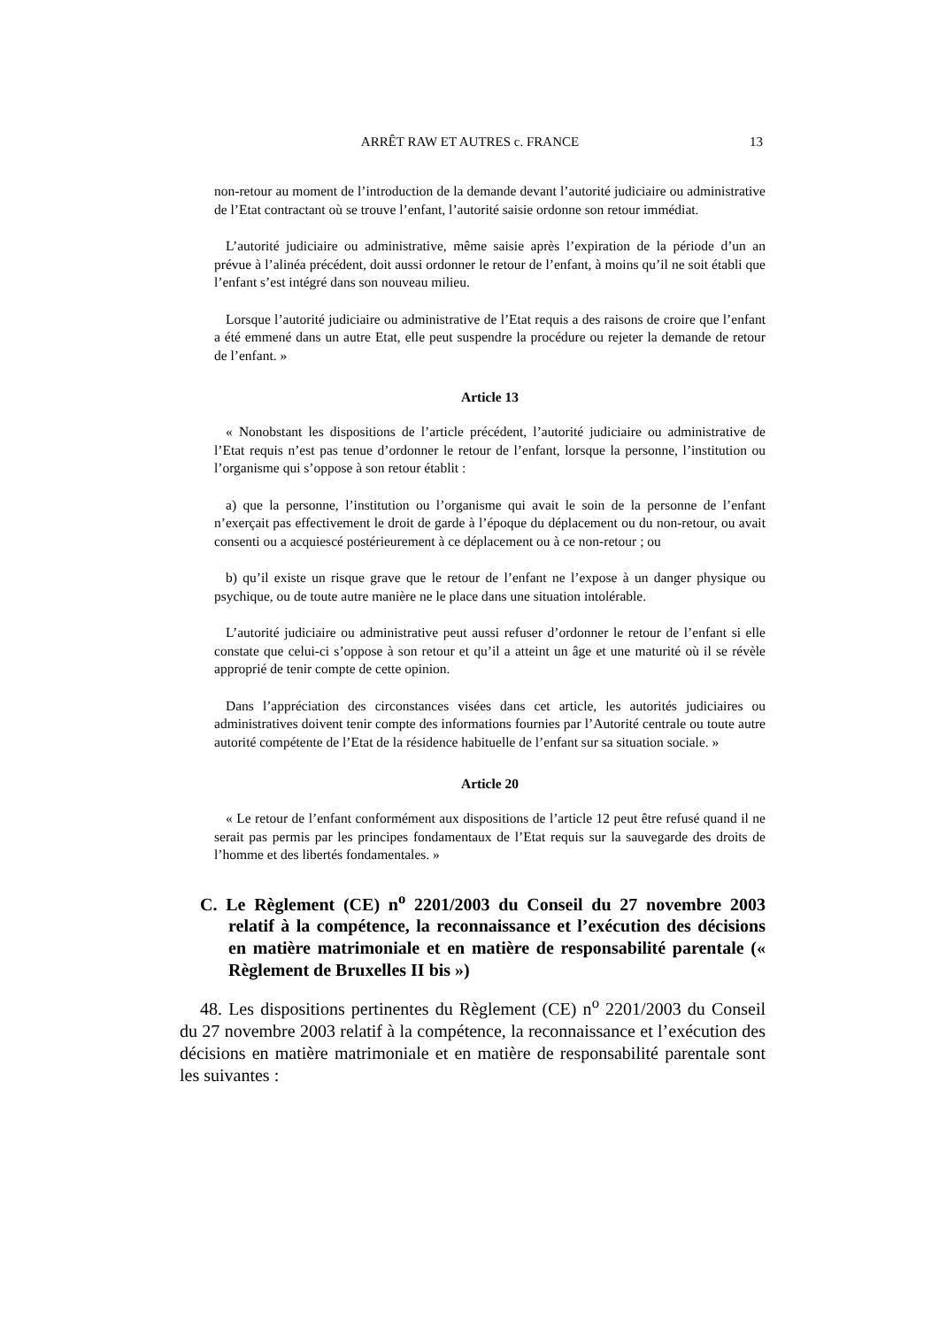ARRÊT RAW ET AUTRES c. FRANCE 13
non-retour au moment de l’introduction de la demande devant l’autorité judiciaire ou administrative de l’Etat contractant où se trouve l’enfant, l’autorité saisie ordonne son retour immédiat.
L’autorité judiciaire ou administrative, même saisie après l’expiration de la période d’un an prévue à l’alinéa précédent, doit aussi ordonner le retour de l’enfant, à moins qu’il ne soit établi que l’enfant s’est intégré dans son nouveau milieu.
Lorsque l’autorité judiciaire ou administrative de l’Etat requis a des raisons de croire que l’enfant a été emmené dans un autre Etat, elle peut suspendre la procédure ou rejeter la demande de retour de l’enfant. »
Article 13
« Nonobstant les dispositions de l’article précédent, l’autorité judiciaire ou administrative de l’Etat requis n’est pas tenue d’ordonner le retour de l’enfant, lorsque la personne, l’institution ou l’organisme qui s’oppose à son retour établit :
a) que la personne, l’institution ou l’organisme qui avait le soin de la personne de l’enfant n’exerçait pas effectivement le droit de garde à l’époque du déplacement ou du non-retour, ou avait consenti ou a acquiescé postérieurement à ce déplacement ou à ce non-retour ; ou
b) qu’il existe un risque grave que le retour de l’enfant ne l’expose à un danger physique ou psychique, ou de toute autre manière ne le place dans une situation intolérable.
L’autorité judiciaire ou administrative peut aussi refuser d’ordonner le retour de l’enfant si elle constate que celui-ci s’oppose à son retour et qu’il a atteint un âge et une maturité où il se révèle approprié de tenir compte de cette opinion.
Dans l’appréciation des circonstances visées dans cet article, les autorités judiciaires ou administratives doivent tenir compte des informations fournies par l’Autorité centrale ou toute autre autorité compétente de l’Etat de la résidence habituelle de l’enfant sur sa situation sociale. »
Article 20
« Le retour de l’enfant conformément aux dispositions de l’article 12 peut être refusé quand il ne serait pas permis par les principes fondamentaux de l’Etat requis sur la sauvegarde des droits de l’homme et des libertés fondamentales. »
C. Le Règlement (CE) n<sup>o</sup> 2201/2003 du Conseil du 27 novembre 2003 relatif à la compétence, la reconnaissance et l’exécution des décisions en matière matrimoniale et en matière de responsabilité parentale (« Règlement de Bruxelles II bis »)
48. Les dispositions pertinentes du Règlement (CE) n<sup>o</sup> 2201/2003 du Conseil du 27 novembre 2003 relatif à la compétence, la reconnaissance et l’exécution des décisions en matière matrimoniale et en matière de responsabilité parentale sont les suivantes :